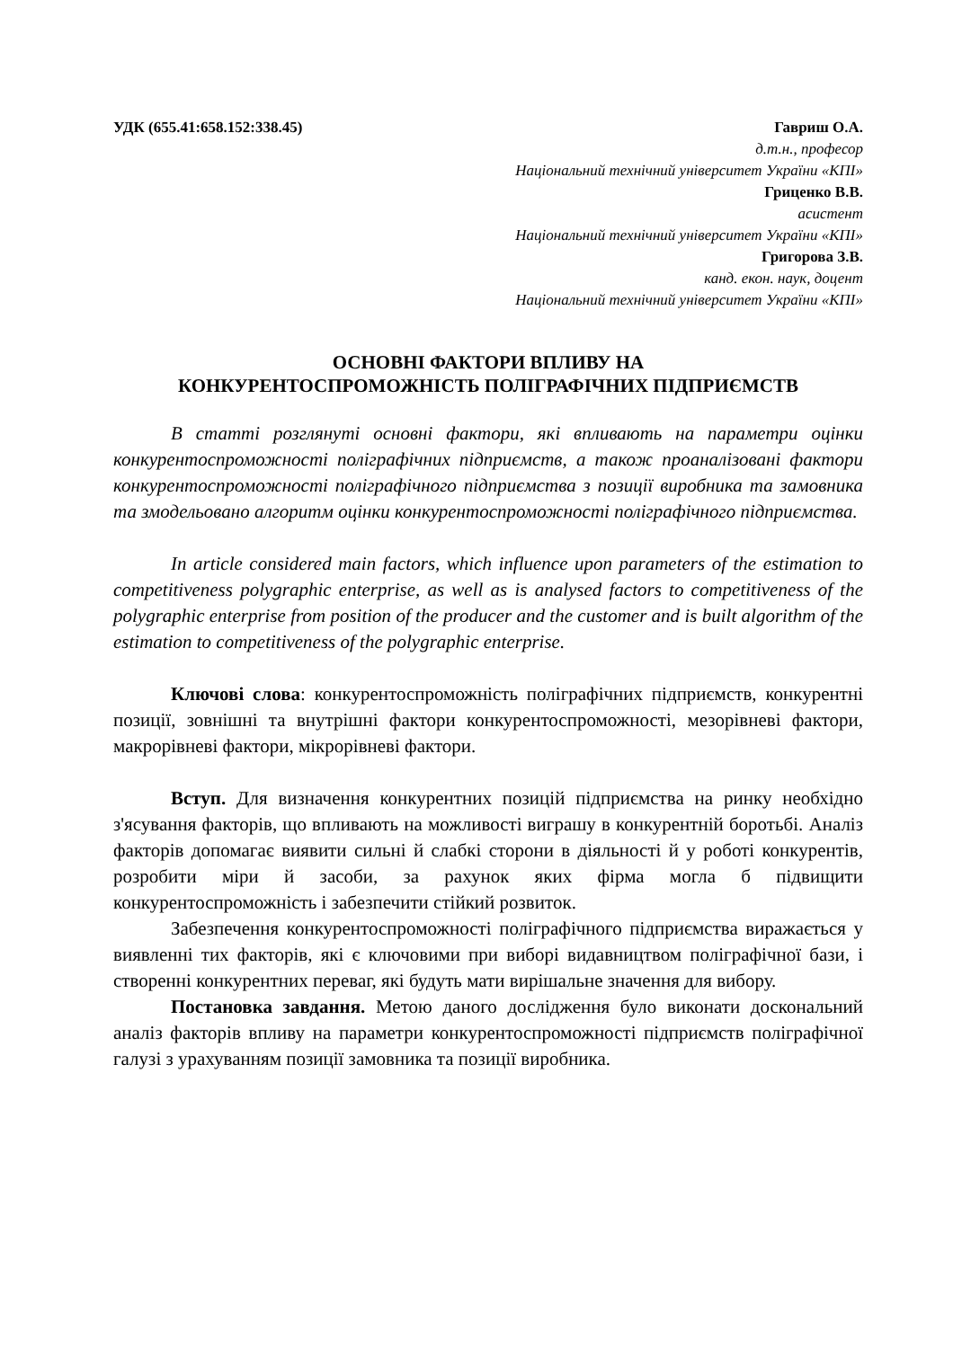УДК (655.41:658.152:338.45) Гавриш О.А.
д.т.н., професор
Національний технічний університет України «КПІ»
Гриценко В.В.
асистент
Національний технічний університет України «КПІ»
Григорова З.В.
канд. екон. наук, доцент
Національний технічний університет України «КПІ»
ОСНОВНІ ФАКТОРИ ВПЛИВУ НА
КОНКУРЕНТОСПРОМОЖНІСТЬ ПОЛІГРАФІЧНИХ ПІДПРИЄМСТВ
В статті розглянуті основні фактори, які впливають на параметри оцінки конкурентоспроможності поліграфічних підприємств, а також проаналізовані фактори конкурентоспроможності поліграфічного підприємства з позиції виробника та замовника та змодельовано алгоритм оцінки конкурентоспроможності поліграфічного підприємства.
In article considered main factors, which influence upon parameters of the estimation to competitiveness polygraphic enterprise, as well as is analysed factors to competitiveness of the polygraphic enterprise from position of the producer and the customer and is built algorithm of the estimation to competitiveness of the polygraphic enterprise.
Ключові слова: конкурентоспроможність поліграфічних підприємств, конкурентні позиції, зовнішні та внутрішні фактори конкурентоспроможності, мезорівневі фактори, макрорівневі фактори, мікрорівневі фактори.
Вступ. Для визначення конкурентних позицій підприємства на ринку необхідно з'ясування факторів, що впливають на можливості виграшу в конкурентній боротьбі. Аналіз факторів допомагає виявити сильні й слабкі сторони в діяльності й у роботі конкурентів, розробити міри й засоби, за рахунок яких фірма могла б підвищити конкурентоспроможність і забезпечити стійкий розвиток.
Забезпечення конкурентоспроможності поліграфічного підприємства виражається у виявленні тих факторів, які є ключовими при виборі видавництвом поліграфічної бази, і створенні конкурентних переваг, які будуть мати вирішальне значення для вибору.
Постановка завдання. Метою даного дослідження було виконати доскональний аналіз факторів впливу на параметри конкурентоспроможності підприємств поліграфічної галузі з урахуванням позиції замовника та позиції виробника.